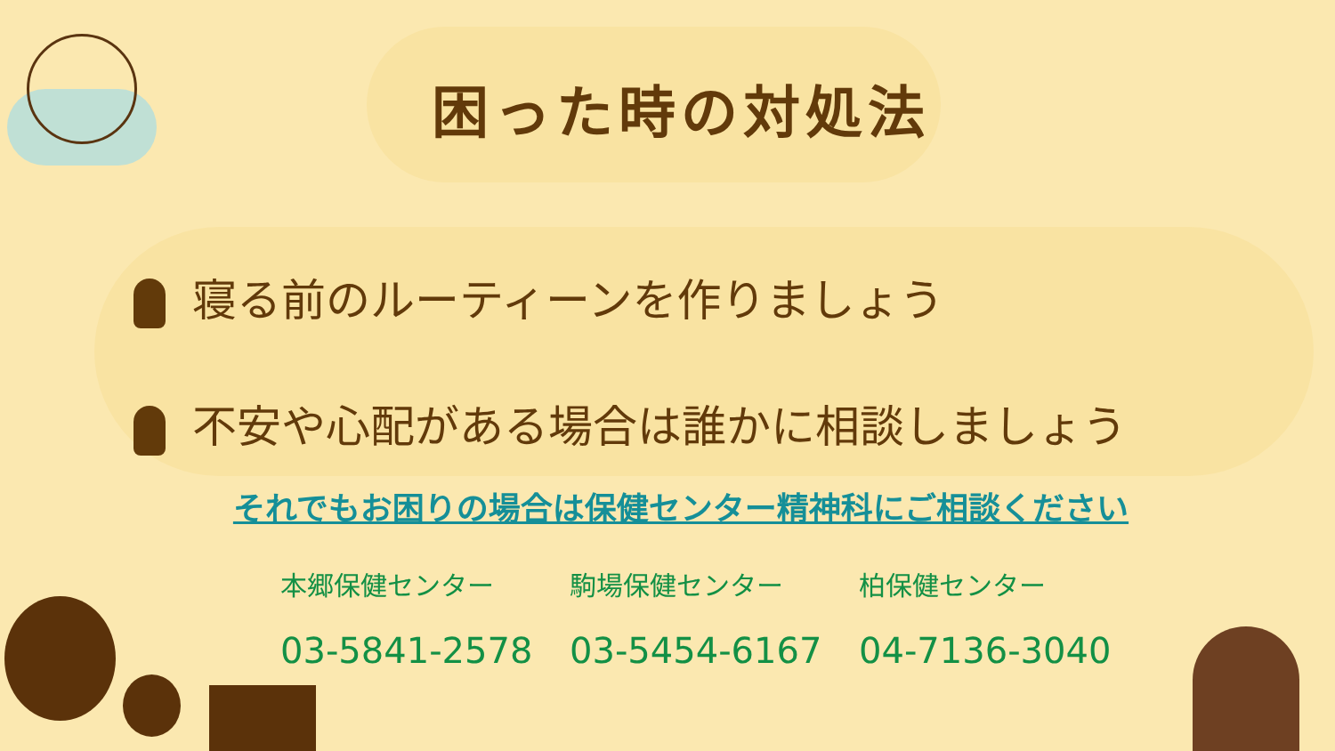困った時の対処法
寝る前のルーティーンを作りましょう
不安や心配がある場合は誰かに相談しましょう
それでもお困りの場合は保健センター精神科にご相談ください
本郷保健センター
03-5841-2578
駒場保健センター
03-5454-6167
柏保健センター
04-7136-3040